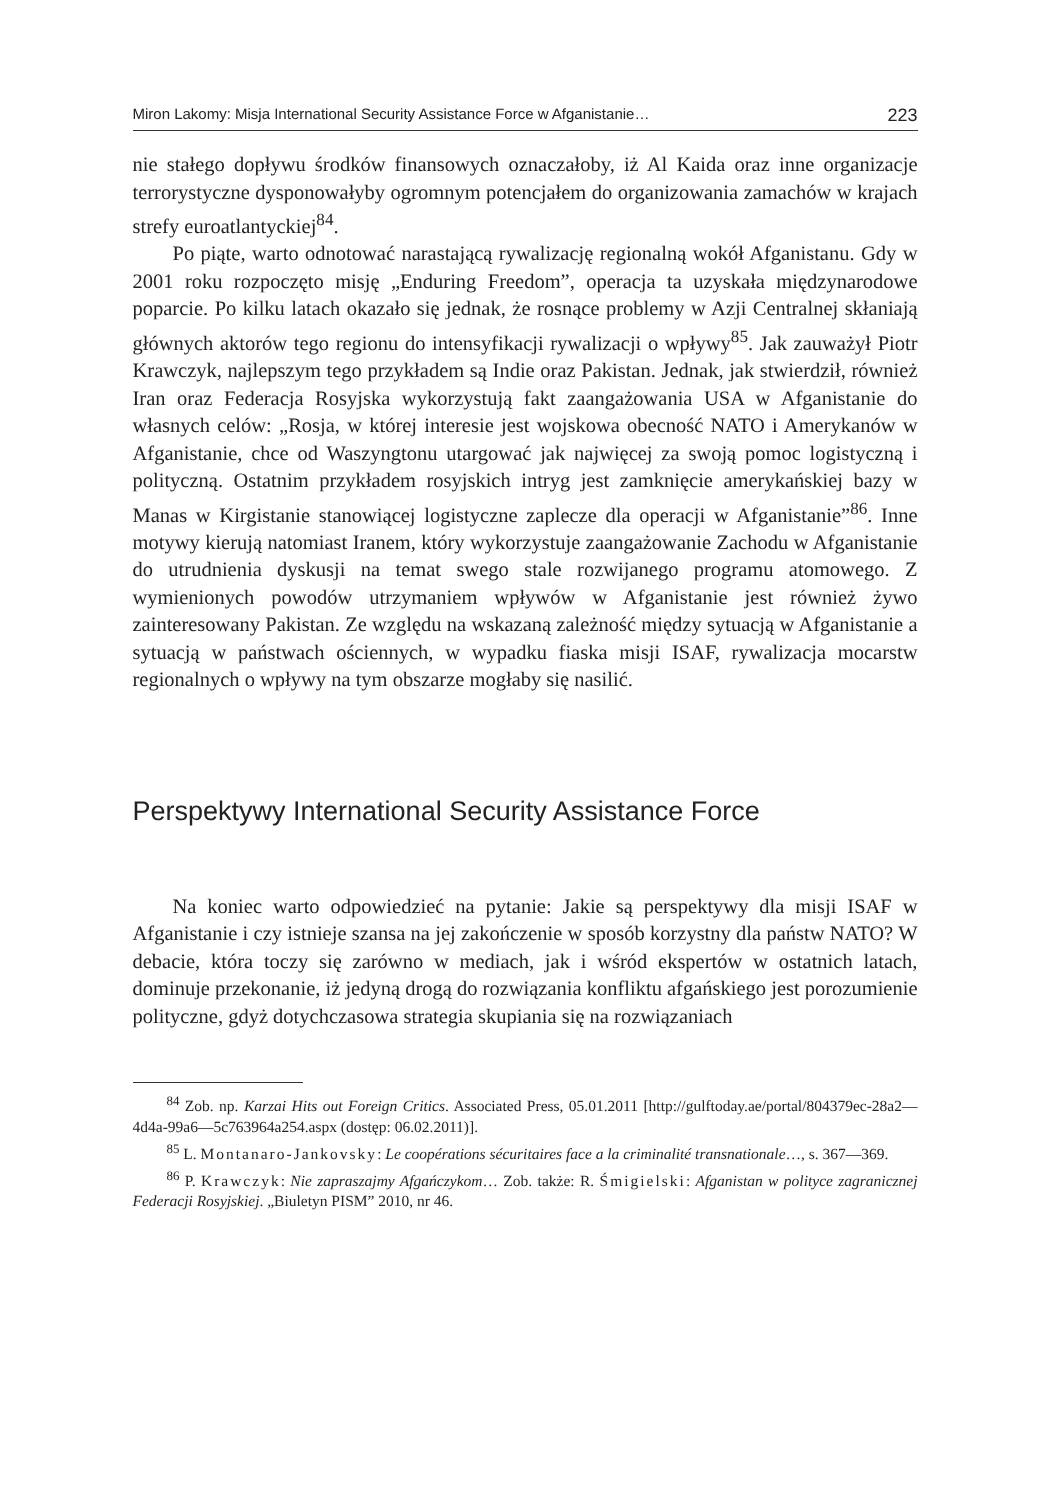Miron Lakomy: Misja International Security Assistance Force w Afganistanie… 223
nie stałego dopływu środków finansowych oznaczałoby, iż Al Kaida oraz inne organizacje terrorystyczne dysponowałyby ogromnym potencjałem do organizowania zamachów w krajach strefy euroatlantyckiej<sup>84</sup>.
Po piąte, warto odnotować narastającą rywalizację regionalną wokół Afganistanu. Gdy w 2001 roku rozpoczęto misję „Enduring Freedom”, operacja ta uzyskała międzynarodowe poparcie. Po kilku latach okazało się jednak, że rosnące problemy w Azji Centralnej skłaniają głównych aktorów tego regionu do intensyfikacji rywalizacji o wpływy<sup>85</sup>. Jak zauważył Piotr Krawczyk, najlepszym tego przykładem są Indie oraz Pakistan. Jednak, jak stwierdził, również Iran oraz Federacja Rosyjska wykorzystują fakt zaangażowania USA w Afganistanie do własnych celów: „Rosja, w której interesie jest wojskowa obecność NATO i Amerykanów w Afganistanie, chce od Waszyngtonu utargować jak najwięcej za swoją pomoc logistyczną i polityczną. Ostatnim przykładem rosyjskich intryg jest zamknięcie amerykańskiej bazy w Manas w Kirgistanie stanowiącej logistyczne zaplecze dla operacji w Afganistanie”<sup>86</sup>. Inne motywy kierują natomiast Iranem, który wykorzystuje zaangażowanie Zachodu w Afganistanie do utrudnienia dyskusji na temat swego stale rozwijanego programu atomowego. Z wymienionych powodów utrzymaniem wpływów w Afganistanie jest również żywo zainteresowany Pakistan. Ze względu na wskazaną zależność między sytuacją w Afganistanie a sytuacją w państwach ościennych, w wypadku fiaska misji ISAF, rywalizacja mocarstw regionalnych o wpływy na tym obszarze mogłaby się nasilić.
Perspektywy International Security Assistance Force
Na koniec warto odpowiedzieć na pytanie: Jakie są perspektywy dla misji ISAF w Afganistanie i czy istnieje szansa na jej zakończenie w sposób korzystny dla państw NATO? W debacie, która toczy się zarówno w mediach, jak i wśród ekspertów w ostatnich latach, dominuje przekonanie, iż jedyną drogą do rozwiązania konfliktu afgańskiego jest porozumienie polityczne, gdyż dotychczasowa strategia skupiania się na rozwiązaniach
<sup>84</sup> Zob. np. Karzai Hits out Foreign Critics. Associated Press, 05.01.2011 [http://gulftoday.ae/portal/804379ec-28a2—4d4a-99a6—5c763964a254.aspx (dostęp: 06.02.2011)].
<sup>85</sup> L. Montanaro-Jankovsky: Le coopérations sécuritaires face a la criminalité transnationale…, s. 367—369.
<sup>86</sup> P. Krawczyk: Nie zapraszajmy Afgańczykom… Zob. także: R. Śmigielski: Afganistan w polityce zagranicznej Federacji Rosyjskiej. „Biuletyn PISM” 2010, nr 46.